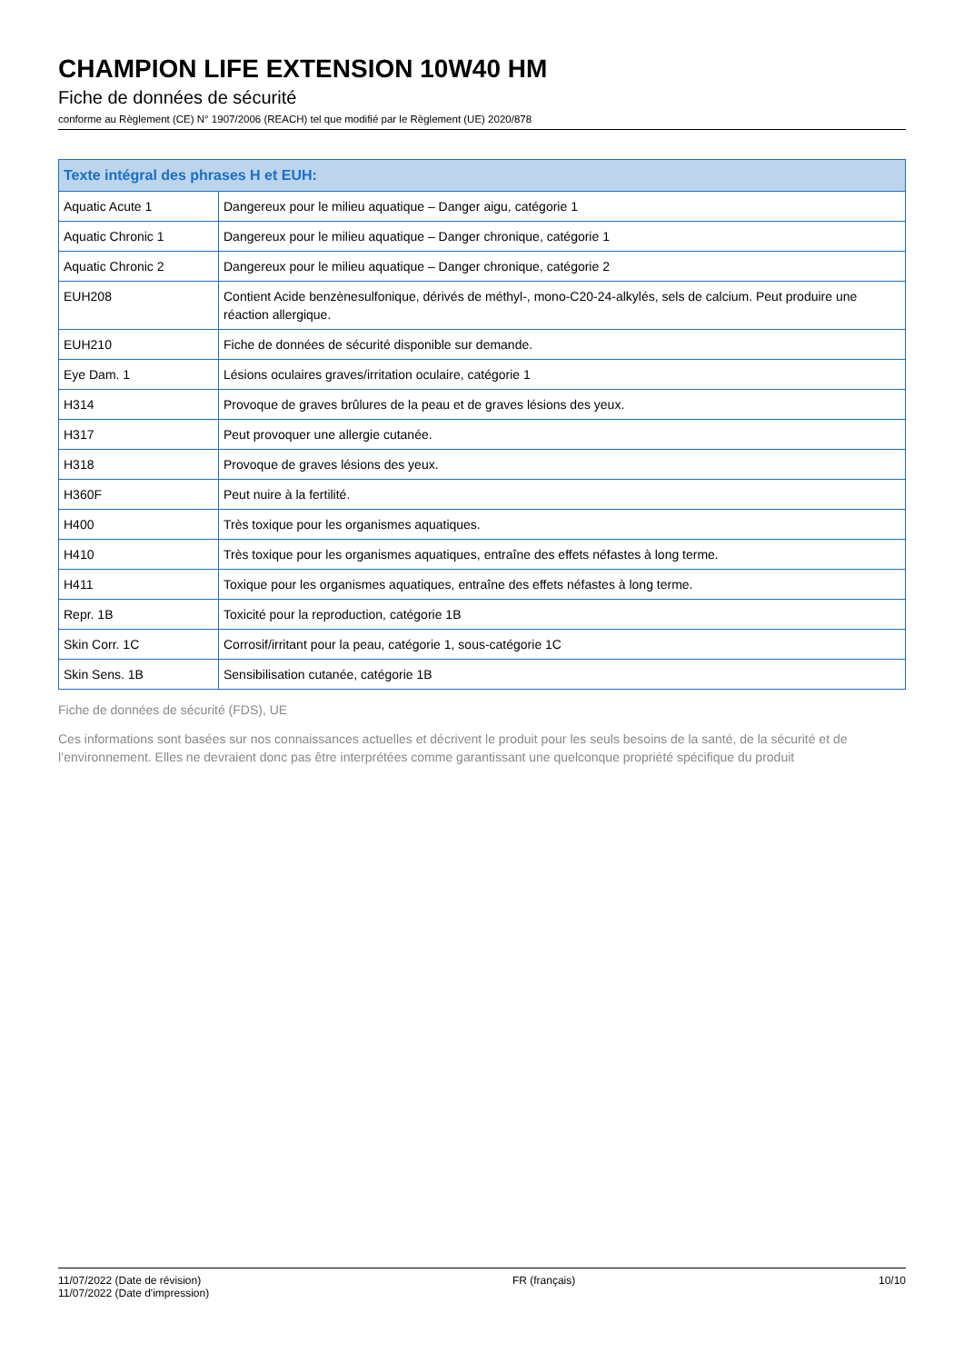CHAMPION LIFE EXTENSION 10W40 HM
Fiche de données de sécurité
conforme au Règlement (CE) N° 1907/2006 (REACH) tel que modifié par le Règlement (UE) 2020/878
| Texte intégral des phrases H et EUH: | |
| --- | --- |
| Aquatic Acute 1 | Dangereux pour le milieu aquatique – Danger aigu, catégorie 1 |
| Aquatic Chronic 1 | Dangereux pour le milieu aquatique – Danger chronique, catégorie 1 |
| Aquatic Chronic 2 | Dangereux pour le milieu aquatique – Danger chronique, catégorie 2 |
| EUH208 | Contient Acide benzènesulfonique, dérivés de méthyl-, mono-C20-24-alkylés, sels de calcium. Peut produire une réaction allergique. |
| EUH210 | Fiche de données de sécurité disponible sur demande. |
| Eye Dam. 1 | Lésions oculaires graves/irritation oculaire, catégorie 1 |
| H314 | Provoque de graves brûlures de la peau et de graves lésions des yeux. |
| H317 | Peut provoquer une allergie cutanée. |
| H318 | Provoque de graves lésions des yeux. |
| H360F | Peut nuire à la fertilité. |
| H400 | Très toxique pour les organismes aquatiques. |
| H410 | Très toxique pour les organismes aquatiques, entraîne des effets néfastes à long terme. |
| H411 | Toxique pour les organismes aquatiques, entraîne des effets néfastes à long terme. |
| Repr. 1B | Toxicité pour la reproduction, catégorie 1B |
| Skin Corr. 1C | Corrosif/irritant pour la peau, catégorie 1, sous-catégorie 1C |
| Skin Sens. 1B | Sensibilisation cutanée, catégorie 1B |
Fiche de données de sécurité (FDS), UE
Ces informations sont basées sur nos connaissances actuelles et décrivent le produit pour les seuls besoins de la santé, de la sécurité et de l’environnement. Elles ne devraient donc pas être interprétées comme garantissant une quelconque propriété spécifique du produit
11/07/2022 (Date de révision)
11/07/2022 (Date d'impression)
FR (français) 10/10